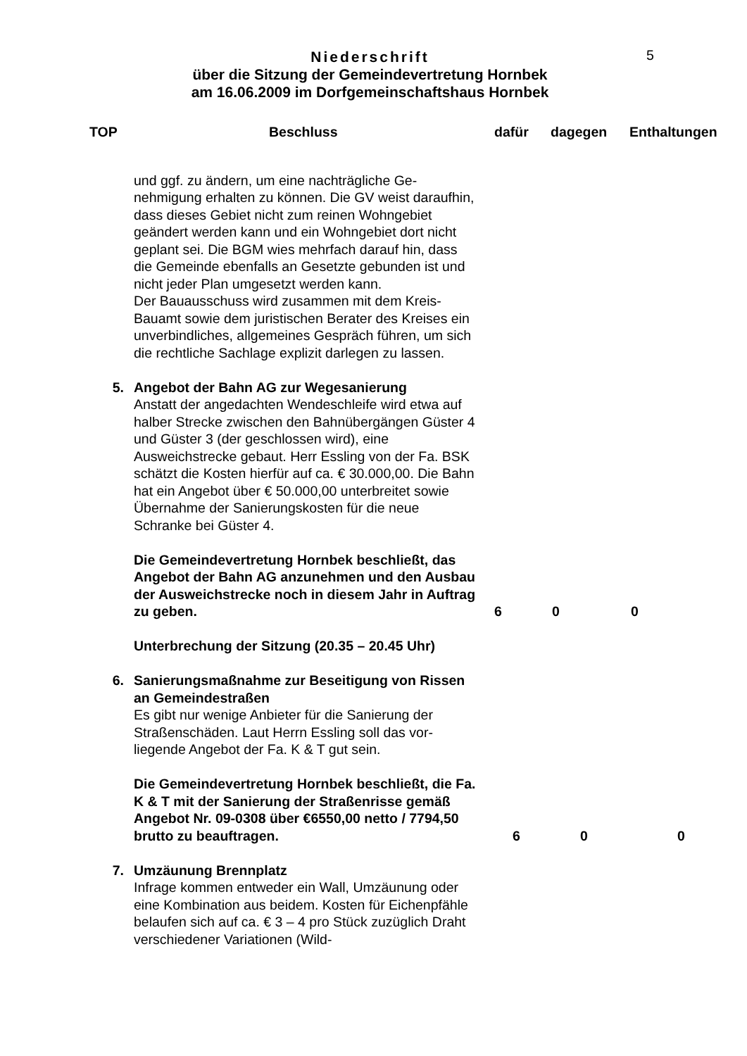5
Niederschrift
über die Sitzung der Gemeindevertretung Hornbek
am 16.06.2009 im Dorfgemeinschaftshaus Hornbek
TOP Beschluss dafür dagegen Enthaltungen
und ggf. zu ändern, um eine nachträgliche Ge­nehmigung erhalten zu können. Die GV weist da­raufhin, dass dieses Gebiet nicht zum reinen Wohngebiet geändert werden kann und ein Wohn­gebiet dort nicht geplant sei. Die BGM wies mehr­fach darauf hin, dass die Gemeinde ebenfalls an Gesetzte gebunden ist und nicht jeder Plan umge­setzt werden kann.
Der Bauausschuss wird zusammen mit dem Kreis-Bauamt sowie dem juristischen Berater des Kreises ein unverbindliches, allgemeines Gespräch führen, um sich die rechtliche Sachlage explizit darlegen zu lassen.
5. Angebot der Bahn AG zur Wegesanierung
Anstatt der angedachten Wendeschleife wird etwa auf halber Strecke zwischen den Bahnübergängen Güster 4 und Güster 3 (der geschlossen wird), eine Ausweichstrecke gebaut. Herr Essling von der Fa. BSK schätzt die Kosten hierfür auf ca. € 30.000,00. Die Bahn hat ein Angebot über € 50.000,00 unter­breitet sowie Übernahme der Sanierungskosten für die neue Schranke bei Güster 4.
Die Gemeindevertretung Hornbek beschließt, das Angebot der Bahn AG anzunehmen und den Ausbau der Ausweichstrecke noch in die­sem Jahr in Auftrag zu geben.
6 0 0
Unterbrechung der Sitzung (20.35 – 20.45 Uhr)
6. Sanierungsmaßnahme zur Beseitigung von Rissen an Gemeindestraßen
Es gibt nur wenige Anbieter für die Sanierung der Straßenschäden. Laut Herrn Essling soll das vor­liegende Angebot der Fa. K & T gut sein.
Die Gemeindevertretung Hornbek beschließt, die Fa. K & T mit der Sanierung der Straßenris­se gemäß Angebot Nr. 09-0308 über €6550,00 netto / 7794,50 brutto zu beauftragen.
6 0 0
7. Umzäunung Brennplatz
Infrage kommen entweder ein Wall, Umzäunung oder eine Kombination aus beidem. Kosten für Ei­chenpfähle belaufen sich auf ca. € 3 – 4 pro Stück zuzüglich Draht verschiedener Variationen (Wild-